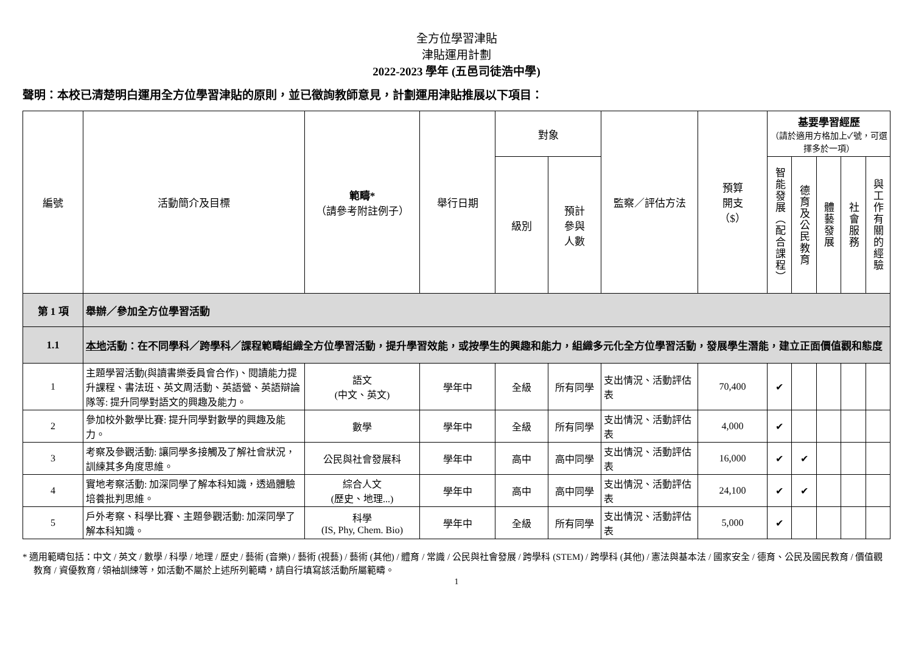全方位學習津貼
津貼運用計劃
2022-2023 學年 (五邑司徒浩中學)
聲明：本校已清楚明白運用全方位學習津貼的原則，並已徵詢教師意見，計劃運用津貼推展以下項目：
| 編號 | 活動簡介及目標 | 範疇* （請參考附註例子） | 舉行日期 | 對象 | | 監察／評估方法 | 預算 開支 （$） | 基要學習經歷 （請於適用方格加上✓號，可選擇多於一項） | | | | |
| --- | --- | --- | --- | --- | --- | --- | --- | --- | --- | --- | --- | --- |
| | | | | 級別 | 預計 參與 人數 | | | 智能發展（配合課程） | 德育及公民教育 | 體藝發展 | 社會服務 | 與工作有關的經驗 |
| 第 1 項 | 舉辦／參加全方位學習活動 | | | | | | | | | | | |
| 1.1 | 本地 活動：在不同學科／跨學科／課程範疇組織全方位學習活動，提升學習效能，或按學生的興趣和能力，組織多元化全方位學習活動，發展學生潛能，建立正面價值觀和態度 | | | | | | | | | | | |
| 1 | 主題學習活動(與讀書樂委員會合作)、閱讀能力提升課程、書法班、英文周活動、英語營、英語辯論隊等: 提升同學對語文的興趣及能力。 | 語文 (中文、英文) | 學年中 | 全級 | 所有同學 | 支出情況、活動評估表 | 70,400 | ✔ | | | | |
| 2 | 參加校外數學比賽: 提升同學對數學的興趣及能力。 | 數學 | 學年中 | 全級 | 所有同學 | 支出情況、活動評估表 | 4,000 | ✔ | | | | |
| 3 | 考察及參觀活動: 讓同學多接觸及了解社會狀況，訓練其多角度思維。 | 公民與社會發展科 | 學年中 | 高中 | 高中同學 | 支出情況、活動評估表 | 16,000 | ✔ | ✔ | | | |
| 4 | 實地考察活動: 加深同學了解本科知識，透過體驗培養批判思維。 | 綜合人文 (歷史、地理...) | 學年中 | 高中 | 高中同學 | 支出情況、活動評估表 | 24,100 | ✔ | ✔ | | | |
| 5 | 戶外考察、科學比賽、主題參觀活動: 加深同學了解本科知識。 | 科學 (IS, Phy, Chem. Bio) | 學年中 | 全級 | 所有同學 | 支出情況、活動評估表 | 5,000 | ✔ | | | | |
* 適用範疇包括：中文 / 英文 / 數學 / 科學 / 地理 / 歷史 / 藝術 (音樂) / 藝術 (視藝) / 藝術 (其他) / 體育 / 常識 / 公民與社會發展 / 跨學科 (STEM) / 跨學科 (其他) / 憲法與基本法 / 國家安全 / 德育、公民及國民教育 / 價值觀教育 / 資優教育 / 領袖訓練等，如活動不屬於上述所列範疇，請自行填寫該活動所屬範疇。
1